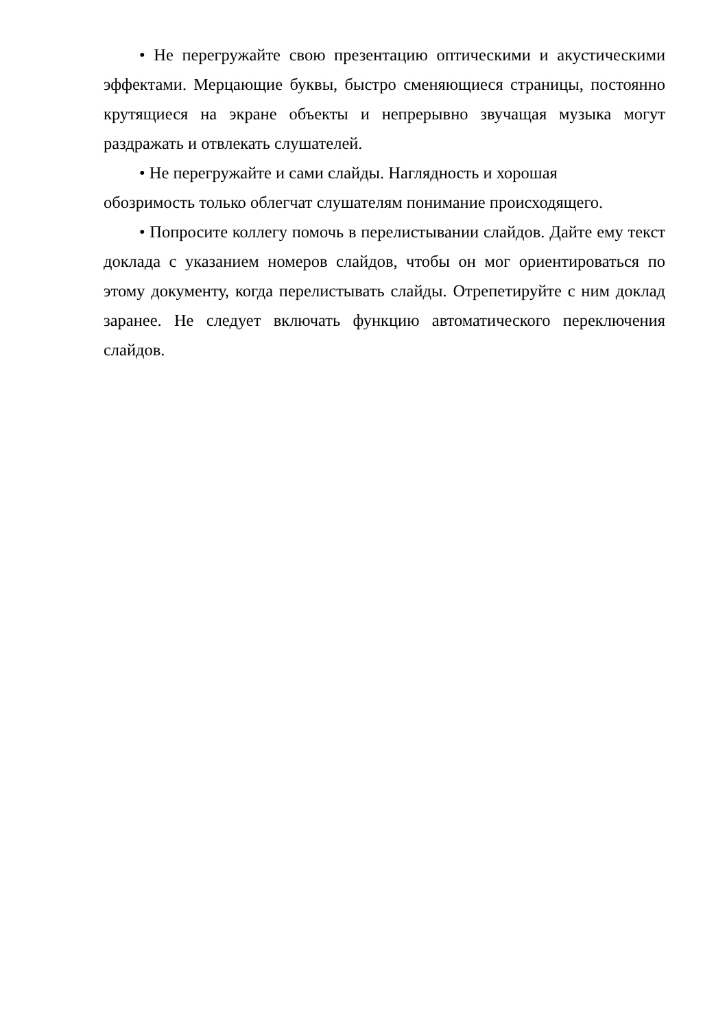• Не перегружайте свою презентацию оптическими и акустическими эффектами. Мерцающие буквы, быстро сменяющиеся страницы, постоянно крутящиеся на экране объекты и непрерывно звучащая музыка могут раздражать и отвлекать слушателей.
• Не перегружайте и сами слайды. Наглядность и хорошая
обозримость только облегчат слушателям понимание происходящего.
• Попросите коллегу помочь в перелистывании слайдов. Дайте ему текст доклада с указанием номеров слайдов, чтобы он мог ориентироваться по этому документу, когда перелистывать слайды. Отрепетируйте с ним доклад заранее. Не следует включать функцию автоматического переключения слайдов.